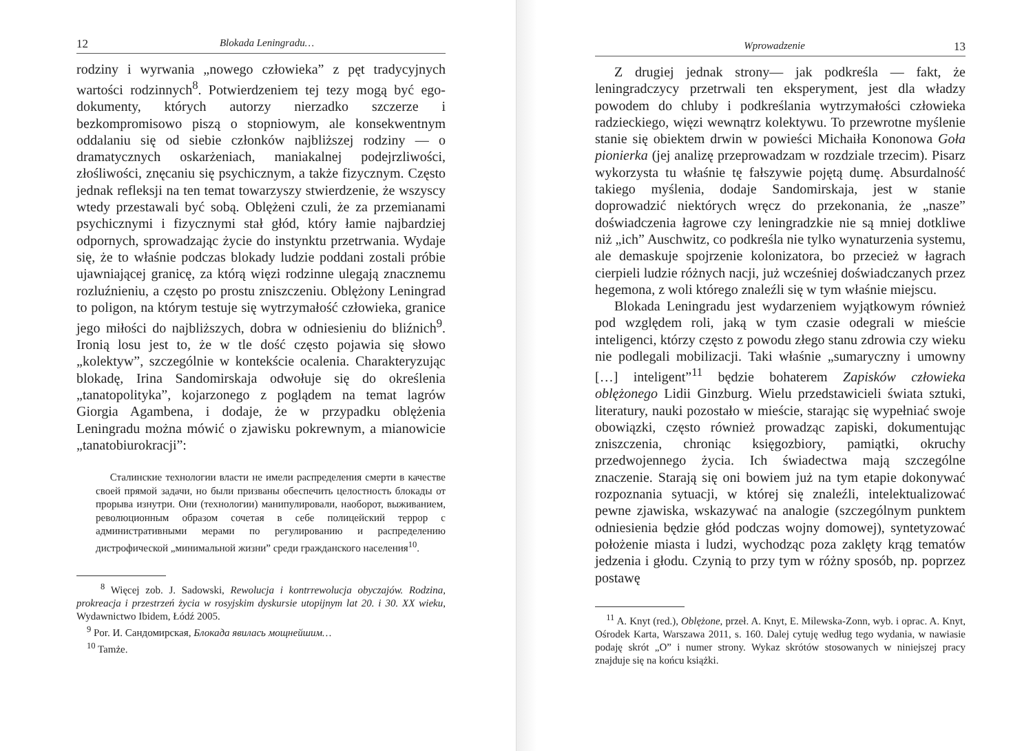12 Blokada Leningradu…
rodziny i wyrwania „nowego człowieka” z pęt tradycyjnych wartości rodzinnych<sup>8</sup>. Potwierdzeniem tej tezy mogą być ego-dokumenty, których autorzy nierzadko szczerze i bezkompromisowo piszą o stopniowym, ale konsekwentnym oddalaniu się od siebie członków najbliższej rodziny — o dramatycznych oskarżeniach, maniakalnej podejrzliwości, złośliwości, znęcaniu się psychicznym, a także fizycznym. Często jednak refleksji na ten temat towarzyszy stwierdzenie, że wszyscy wtedy przestawali być sobą. Oblężeni czuli, że za przemianami psychicznymi i fizycznymi stał głód, który łamie najbardziej odpornych, sprowadzając życie do instynktu przetrwania. Wydaje się, że to właśnie podczas blokady ludzie poddani zostali próbie ujawniającej granicę, za którą więzi rodzinne ulegają znacznemu rozluźnieniu, a często po prostu zniszczeniu. Oblężony Leningrad to poligon, na którym testuje się wytrzymałość człowieka, granice jego miłości do najbliższych, dobra w odniesieniu do bliźnich<sup>9</sup>. Ironią losu jest to, że w tle dość często pojawia się słowo „kolektyw”, szczególnie w kontekście ocalenia. Charakteryzując blokadę, Irina Sandomirskaja odwołuje się do określenia „tanatopolityka”, kojarzonego z poglądem na temat lagrów Giorgia Agambena, i dodaje, że w przypadku oblężenia Leningradu można mówić o zjawisku pokrewnym, a mianowicie „tanatobiurokracji”:
Сталинские технологии власти не имели распределения смерти в качестве своей прямой задачи, но были призваны обеспечить целостность блокады от прорыва изнутри. Они (технологии) манипулировали, наоборот, выживанием, революционным образом сочетая в себе полицейский террор с административными мерами по регулированию и распределению дистрофической „минимальной жизни” среди гражданского населения<sup>10</sup>.
<sup>8</sup> Więcej zob. J. Sadowski, Rewolucja i kontrrewolucja obyczajów. Rodzina, prokreacja i przestrzeń życia w rosyjskim dyskursie utopijnym lat 20. i 30. XX wieku, Wydawnictwo Ibidem, Łódź 2005.
<sup>9</sup> Por. И. Сандомирская, Блокада явилась мощнейшим…
<sup>10</sup> Tamże.
Wprowadzenie 13
Z drugiej jednak strony— jak podkreśla — fakt, że leningradczycy przetrwali ten eksperyment, jest dla władzy powodem do chluby i podkreślania wytrzymałości człowieka radzieckiego, więzi wewnątrz kolektywu. To przewrotne myślenie stanie się obiektem drwin w powieści Michaiła Kononowa Goła pionierka (jej analizę przeprowadzam w rozdziale trzecim). Pisarz wykorzysta tu właśnie tę fałszywie pojętą dumę. Absurdalność takiego myślenia, dodaje Sandomirskaja, jest w stanie doprowadzić niektórych wręcz do przekonania, że „nasze” doświadczenia łagrowe czy leningradzkie nie są mniej dotkliwe niż „ich” Auschwitz, co podkreśla nie tylko wynaturzenia systemu, ale demaskuje spojrzenie kolonizatora, bo przecież w łagrach cierpieli ludzie różnych nacji, już wcześniej doświadczanych przez hegemona, z woli którego znaleźli się w tym właśnie miejscu.
Blokada Leningradu jest wydarzeniem wyjątkowym również pod względem roli, jaką w tym czasie odegrali w mieście inteligenci, którzy często z powodu złego stanu zdrowia czy wieku nie podlegali mobilizacji. Taki właśnie „sumaryczny i umowny […] inteligent”<sup>11</sup> będzie bohaterem Zapisków człowieka oblężonego Lidii Ginzburg. Wielu przedstawicieli świata sztuki, literatury, nauki pozostało w mieście, starając się wypełniać swoje obowiązki, często również prowadząc zapiski, dokumentując zniszczenia, chroniąc księgozbiory, pamiątki, okruchy przedwojennego życia. Ich świadectwa mają szczególne znaczenie. Starają się oni bowiem już na tym etapie dokonywać rozpoznania sytuacji, w której się znaleźli, intelektualizować pewne zjawiska, wskazywać na analogie (szczególnym punktem odniesienia będzie głód podczas wojny domowej), syntetyzować położenie miasta i ludzi, wychodząc poza zaklęty krąg tematów jedzenia i głodu. Czynią to przy tym w różny sposób, np. poprzez postawę
<sup>11</sup> A. Knyt (red.), Oblężone, przeł. A. Knyt, E. Milewska-Zonn, wyb. i oprac. A. Knyt, Ośrodek Karta, Warszawa 2011, s. 160. Dalej cytuję według tego wydania, w nawiasie podaję skrót „O” i numer strony. Wykaz skrótów stosowanych w niniejszej pracy znajduje się na końcu książki.